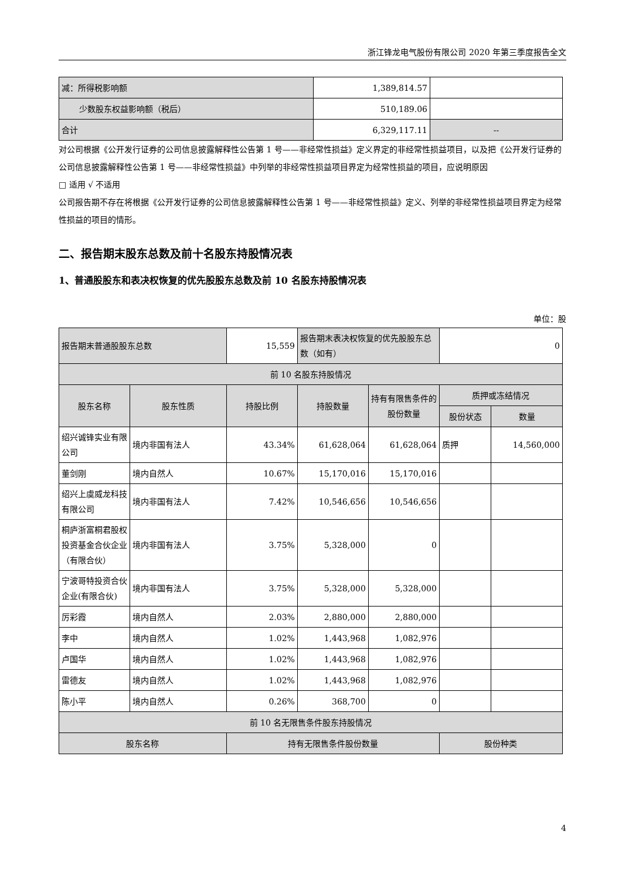浙江锋龙电气股份有限公司 2020 年第三季度报告全文
| 减：所得税影响额 | 1,389,814.57 | |
| 少数股东权益影响额（税后） | 510,189.06 | |
| 合计 | 6,329,117.11 | -- |
对公司根据《公开发行证券的公司信息披露解释性公告第 1 号——非经常性损益》定义界定的非经常性损益项目，以及把《公开发行证券的公司信息披露解释性公告第 1 号——非经常性损益》中列举的非经常性损益项目界定为经常性损益的项目，应说明原因
□ 适用 √ 不适用
公司报告期不存在将根据《公开发行证券的公司信息披露解释性公告第 1 号——非经常性损益》定义、列举的非经常性损益项目界定为经常性损益的项目的情形。
二、报告期末股东总数及前十名股东持股情况表
1、普通股股东和表决权恢复的优先股股东总数及前 10 名股东持股情况表
单位：股
| 报告期末普通股股东总数 | | 15,559 | | 报告期末表决权恢复的优先股股东总数（如有） | | 0 | |
| 前 10 名股东持股情况 | | | | | | | |
| 股东名称 | 股东性质 | | 持股比例 | 持股数量 | 持有有限售条件的股份数量 | 质押或冻结情况 | |
| | | | | | | 股份状态 | 数量 |
| 绍兴诚锋实业有限公司 | 境内非国有法人 | | 43.34% | 61,628,064 | 61,628,064 | 质押 | 14,560,000 |
| 董剑刚 | 境内自然人 | | 10.67% | 15,170,016 | 15,170,016 | | |
| 绍兴上虞威龙科技有限公司 | 境内非国有法人 | | 7.42% | 10,546,656 | 10,546,656 | | |
| 桐庐浙富桐君股权投资基金合伙企业（有限合伙） | 境内非国有法人 | | 3.75% | 5,328,000 | 0 | | |
| 宁波哥特投资合伙企业(有限合伙) | 境内非国有法人 | | 3.75% | 5,328,000 | 5,328,000 | | |
| 厉彩霞 | 境内自然人 | | 2.03% | 2,880,000 | 2,880,000 | | |
| 李中 | 境内自然人 | | 1.02% | 1,443,968 | 1,082,976 | | |
| 卢国华 | 境内自然人 | | 1.02% | 1,443,968 | 1,082,976 | | |
| 雷德友 | 境内自然人 | | 1.02% | 1,443,968 | 1,082,976 | | |
| 陈小平 | 境内自然人 | | 0.26% | 368,700 | 0 | | |
| 前 10 名无限售条件股东持股情况 | | | | | | | |
| 股东名称 | | | 持有无限售条件股份数量 | | | 股份种类 | |
4